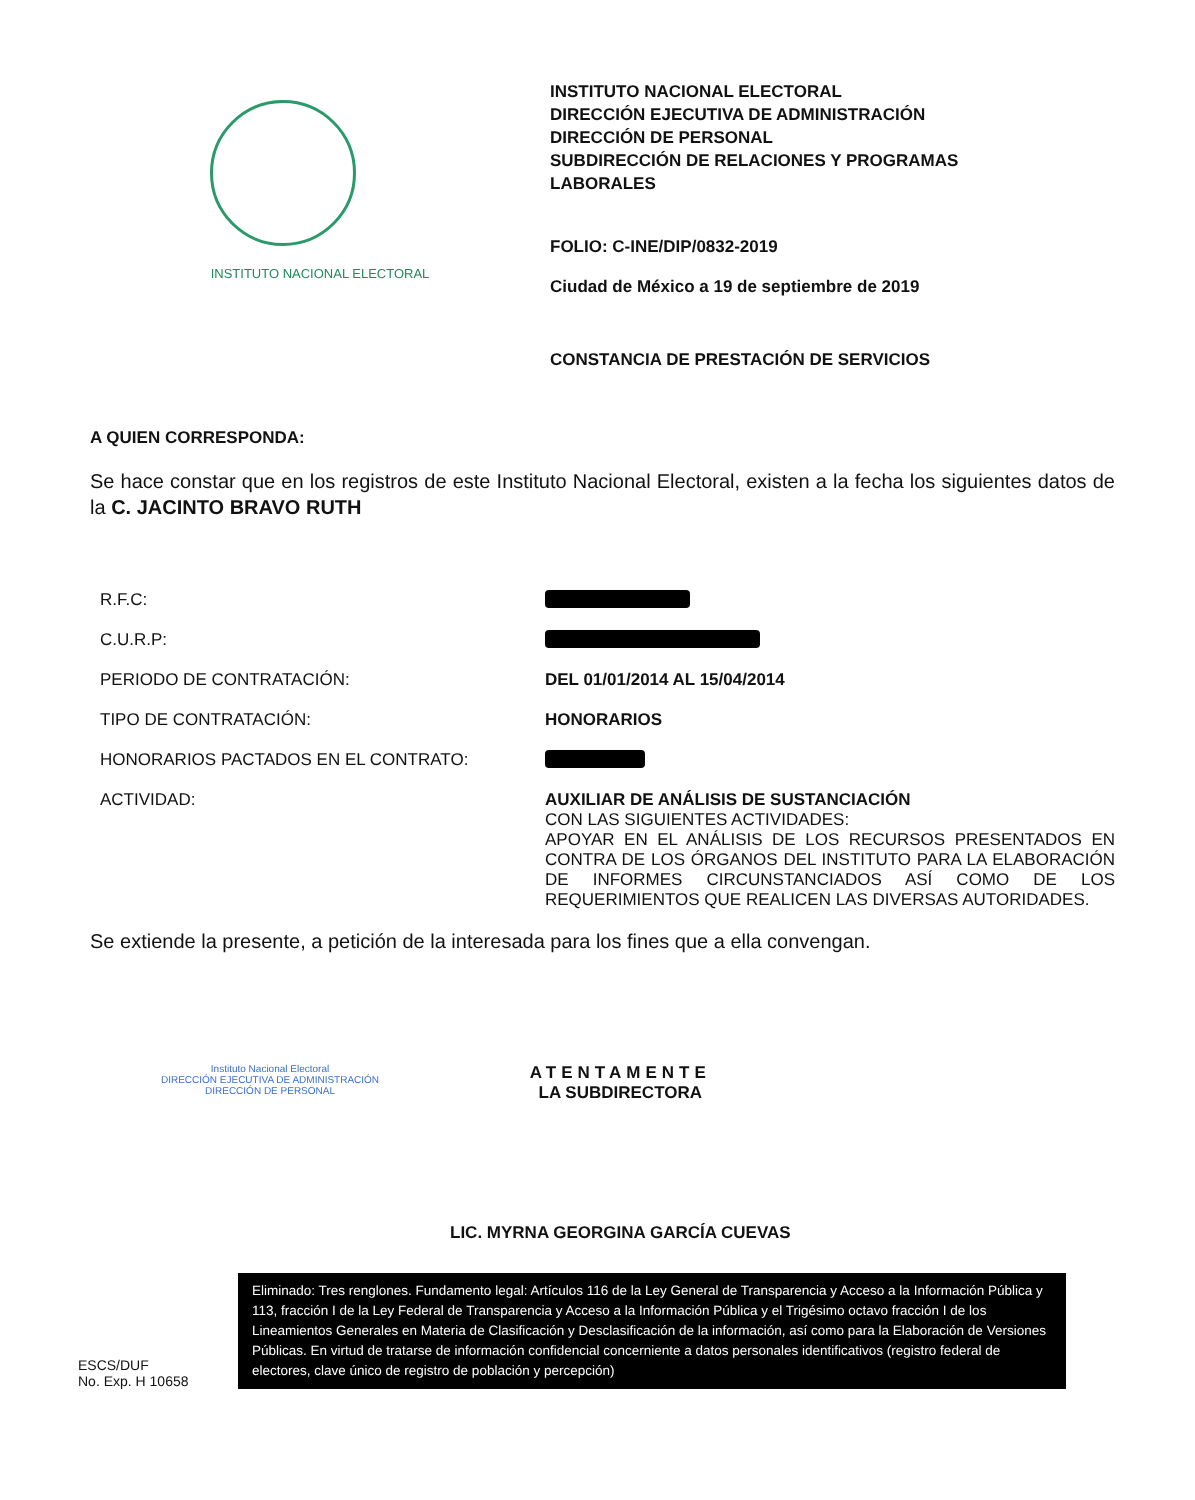INSTITUTO NACIONAL ELECTORAL
INSTITUTO NACIONAL ELECTORAL
DIRECCIÓN EJECUTIVA DE ADMINISTRACIÓN
DIRECCIÓN DE PERSONAL
SUBDIRECCIÓN DE RELACIONES Y PROGRAMAS
LABORALES
FOLIO: C-INE/DIP/0832-2019
Ciudad de México a 19 de septiembre de 2019
CONSTANCIA DE PRESTACIÓN DE SERVICIOS
A QUIEN CORRESPONDA:
Se hace constar que en los registros de este Instituto Nacional Electoral, existen a la fecha los siguientes datos de la C. JACINTO BRAVO RUTH
R.F.C:
C.U.R.P:
PERIODO DE CONTRATACIÓN: DEL 01/01/2014 AL 15/04/2014
TIPO DE CONTRATACIÓN: HONORARIOS
HONORARIOS PACTADOS EN EL CONTRATO:
ACTIVIDAD: AUXILIAR DE ANÁLISIS DE SUSTANCIACIÓN
CON LAS SIGUIENTES ACTIVIDADES:
APOYAR EN EL ANÁLISIS DE LOS RECURSOS PRESENTADOS EN CONTRA DE LOS ÓRGANOS DEL INSTITUTO PARA LA ELABORACIÓN DE INFORMES CIRCUNSTANCIADOS ASÍ COMO DE LOS REQUERIMIENTOS QUE REALICEN LAS DIVERSAS AUTORIDADES.
Se extiende la presente, a petición de la interesada para los fines que a ella convengan.
Instituto Nacional Electoral
DIRECCIÓN EJECUTIVA DE ADMINISTRACIÓN
DIRECCIÓN DE PERSONAL
ATENTAMENTE
LA SUBDIRECTORA
LIC. MYRNA GEORGINA GARCÍA CUEVAS
ESCS/DUF
No. Exp. H 10658
Eliminado: Tres renglones. Fundamento legal: Artículos 116 de la Ley General de Transparencia y Acceso a la Información Pública y 113, fracción I de la Ley Federal de Transparencia y Acceso a la Información Pública y el Trigésimo octavo fracción I de los Lineamientos Generales en Materia de Clasificación y Desclasificación de la información, así como para la Elaboración de Versiones Públicas. En virtud de tratarse de información confidencial concerniente a datos personales identificativos (registro federal de electores, clave único de registro de población y percepción)